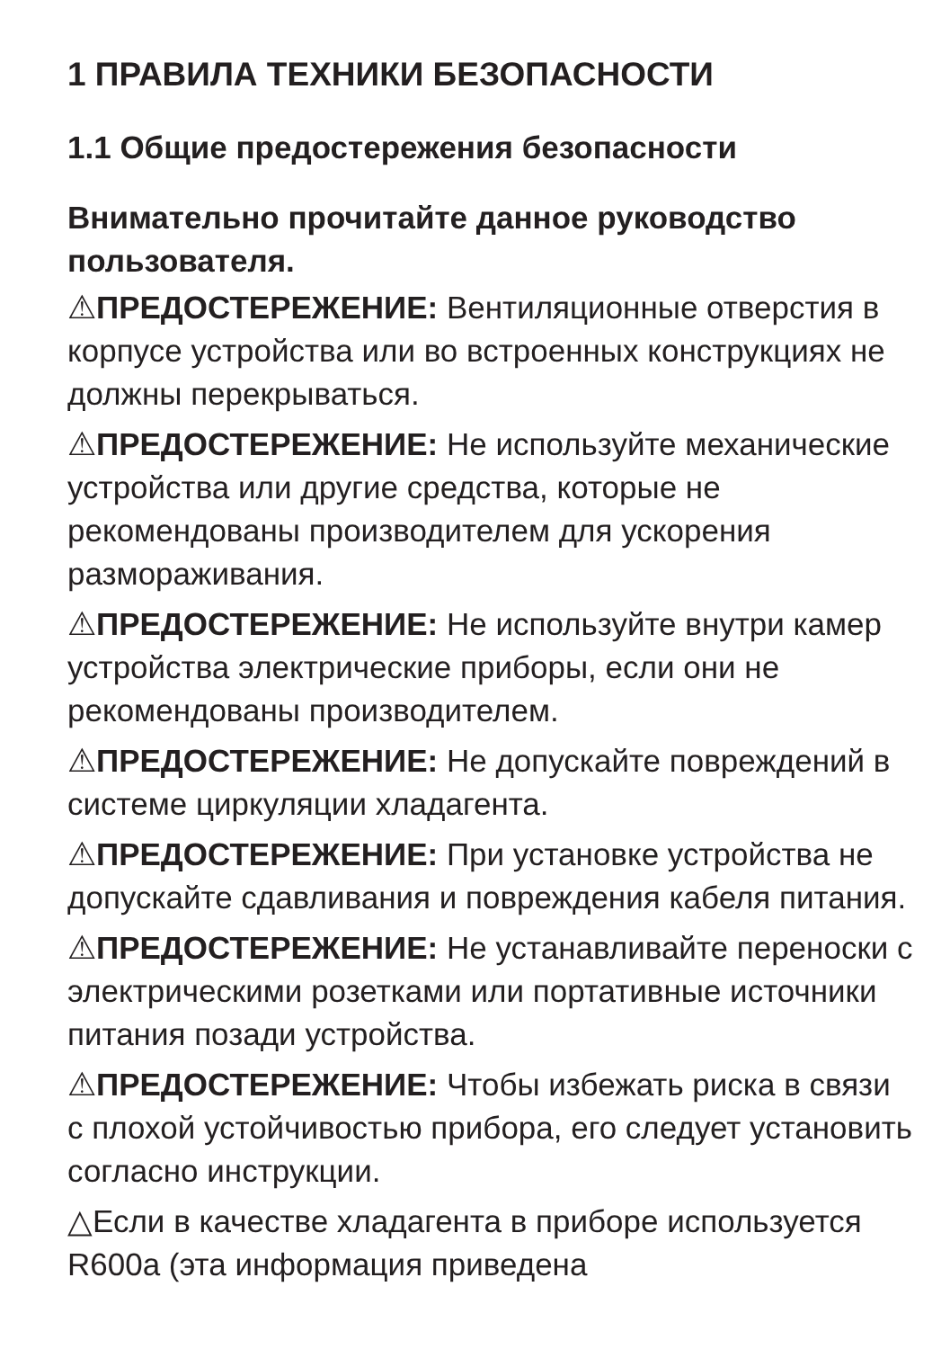1 ПРАВИЛА ТЕХНИКИ БЕЗОПАСНОСТИ
1.1 Общие предостережения безопасности
Внимательно прочитайте данное руководство пользователя.
⚠ПРЕДОСТЕРЕЖЕНИЕ: Вентиляционные отверстия в корпусе устройства или во встроенных конструкциях не должны перекрываться.
⚠ПРЕДОСТЕРЕЖЕНИЕ: Не используйте механические устройства или другие средства, которые не рекомендованы производителем для ускорения размораживания.
⚠ПРЕДОСТЕРЕЖЕНИЕ: Не используйте внутри камер устройства электрические приборы, если они не рекомендованы производителем.
⚠ПРЕДОСТЕРЕЖЕНИЕ: Не допускайте повреждений в системе циркуляции хладагента.
⚠ПРЕДОСТЕРЕЖЕНИЕ: При установке устройства не допускайте сдавливания и повреждения кабеля питания.
⚠ПРЕДОСТЕРЕЖЕНИЕ: Не устанавливайте переноски с электрическими розетками или портативные источники питания позади устройства.
⚠ПРЕДОСТЕРЕЖЕНИЕ: Чтобы избежать риска в связи с плохой устойчивостью прибора, его следует установить согласно инструкции.
△Если в качестве хладагента в приборе используется R600a (эта информация приведена